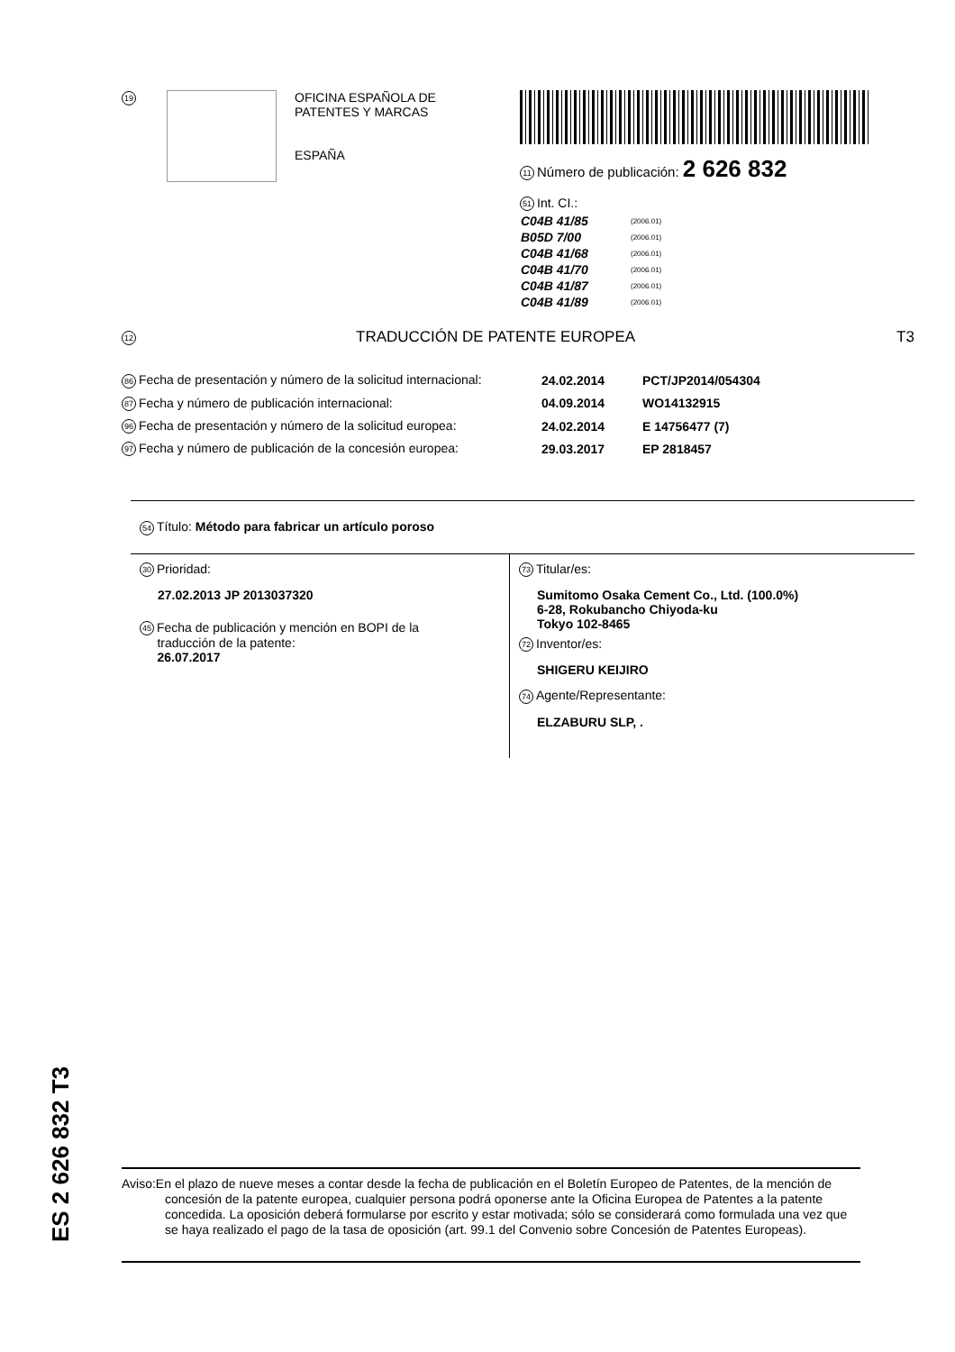19
OFICINA ESPAÑOLA DE
PATENTES Y MARCAS
ESPAÑA
11 Número de publicación: 2 626 832
51 Int. CI.:
| C04B 41/85 | (2006.01) |
| B05D 7/00 | (2006.01) |
| C04B 41/68 | (2006.01) |
| C04B 41/70 | (2006.01) |
| C04B 41/87 | (2006.01) |
| C04B 41/89 | (2006.01) |
12
TRADUCCIÓN DE PATENTE EUROPEA T3
| 86 Fecha de presentación y número de la solicitud internacional: | 24.02.2014 | PCT/JP2014/054304 |
| 87 Fecha y número de publicación internacional: | 04.09.2014 | WO14132915 |
| 96 Fecha de presentación y número de la solicitud europea: | 24.02.2014 | E 14756477 (7) |
| 97 Fecha y número de publicación de la concesión europea: | 29.03.2017 | EP 2818457 |
54 Título: Método para fabricar un artículo poroso
30 Prioridad:
27.02.2013 JP 2013037320
45 Fecha de publicación y mención en BOPI de la
traducción de la patente:
26.07.2017
73 Titular/es:
Sumitomo Osaka Cement Co., Ltd. (100.0%)
6-28, Rokubancho Chiyoda-ku
Tokyo 102-8465
72 Inventor/es:
SHIGERU KEIJIRO
74 Agente/Representante:
ELZABURU SLP, .
ES 2 626 832 T3
Aviso:En el plazo de nueve meses a contar desde la fecha de publicación en el Boletín Europeo de Patentes, de la mención de concesión de la patente europea, cualquier persona podrá oponerse ante la Oficina Europea de Patentes a la patente concedida. La oposición deberá formularse por escrito y estar motivada; sólo se considerará como formulada una vez que se haya realizado el pago de la tasa de oposición (art. 99.1 del Convenio sobre Concesión de Patentes Europeas).